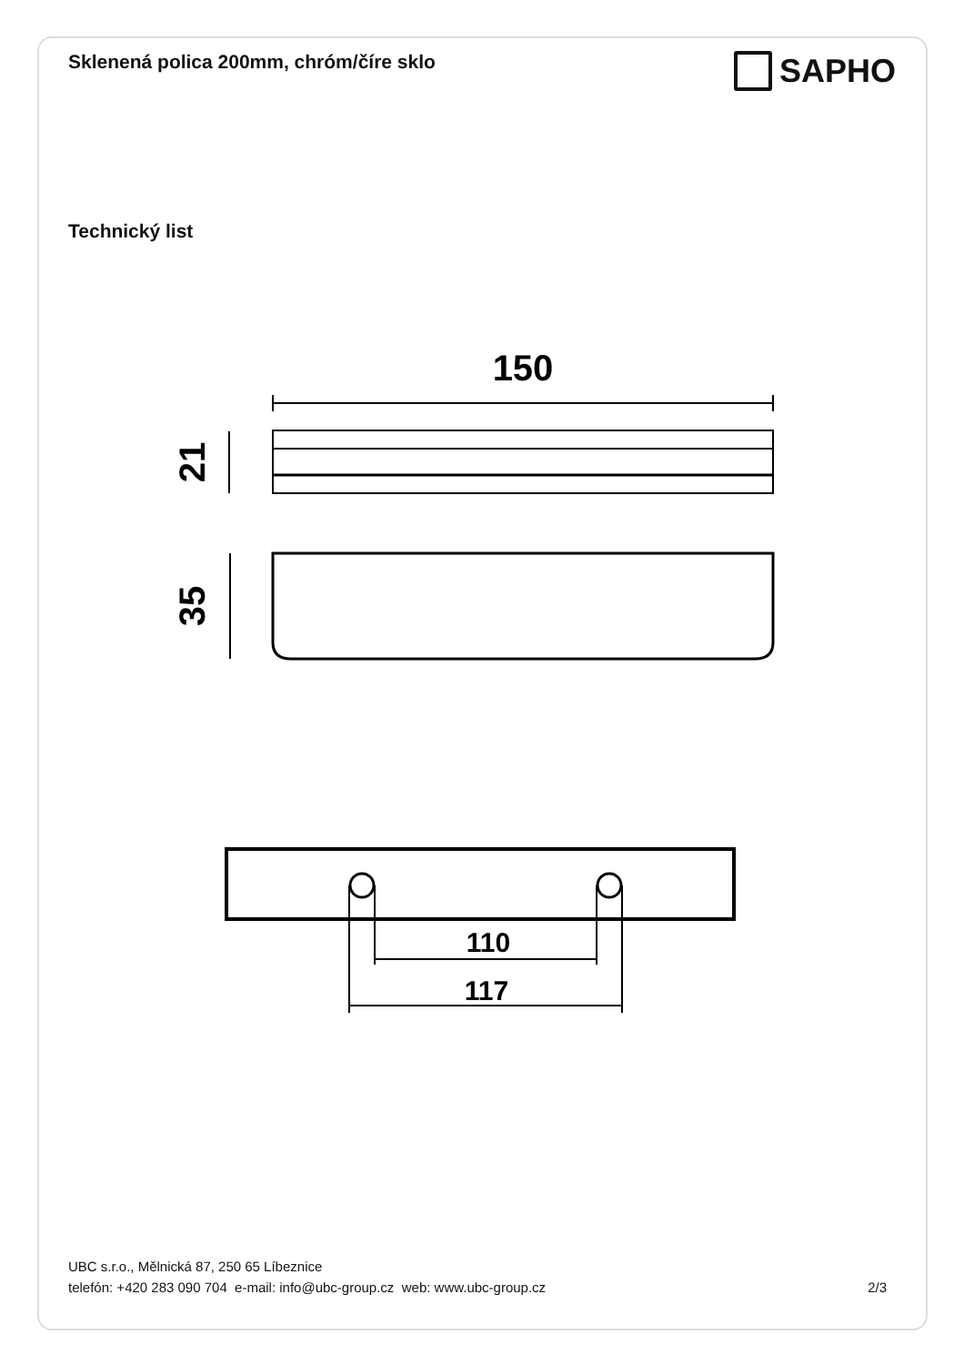Sklenená polica 200mm, chróm/číre sklo
SAPHO
Technický list
150
21
35
110
117
UBC s.r.o., Mělnická 87, 250 65 Líbeznice
telefón: +420 283 090 704 e-mail: info@ubc-group.cz web: www.ubc-group.cz 2/3